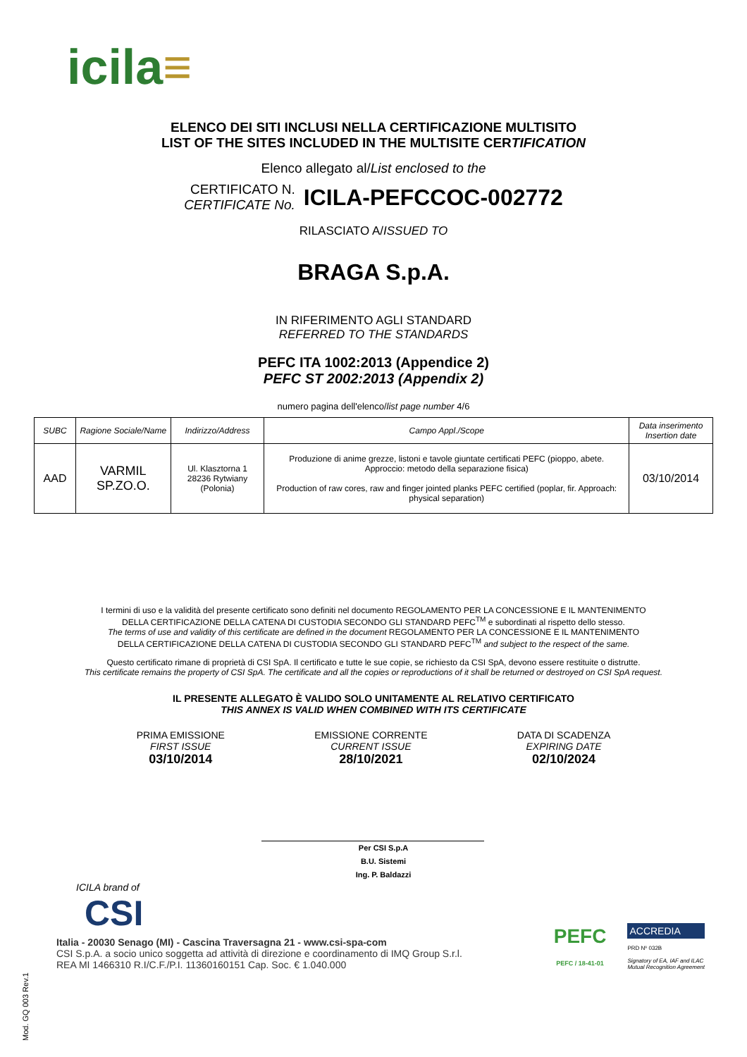icila≡
ELENCO DEI SITI INCLUSI NELLA CERTIFICAZIONE MULTISITO
LIST OF THE SITES INCLUDED IN THE MULTISITE CERTIFICATION
Elenco allegato al/List enclosed to the
CERTIFICATO N.
CERTIFICATE No.
ICILA-PEFCCOC-002772
RILASCIATO A/ISSUED TO
BRAGA S.p.A.
IN RIFERIMENTO AGLI STANDARD
REFERRED TO THE STANDARDS
PEFC ITA 1002:2013 (Appendice 2)
PEFC ST 2002:2013 (Appendix 2)
numero pagina dell'elenco/list page number 4/6
| SUBC | Ragione Sociale/Name | Indirizzo/Address | Campo Appl./Scope | Data inserimento Insertion date |
| --- | --- | --- | --- | --- |
| AAD | VARMIL SP.ZO.O. | Ul. Klasztorna 1 28236 Rytwiany (Polonia) | Produzione di anime grezze, listoni e tavole giuntate certificati PEFC (pioppo, abete. Approccio: metodo della separazione fisica) Production of raw cores, raw and finger jointed planks PEFC certified (poplar, fir. Approach: physical separation) | 03/10/2014 |
I termini di uso e la validità del presente certificato sono definiti nel documento REGOLAMENTO PER LA CONCESSIONE E IL MANTENIMENTO
DELLA CERTIFICAZIONE DELLA CATENA DI CUSTODIA SECONDO GLI STANDARD PEFC<sup>TM</sup> e subordinati al rispetto dello stesso.
The terms of use and validity of this certificate are defined in the document REGOLAMENTO PER LA CONCESSIONE E IL MANTENIMENTO
DELLA CERTIFICAZIONE DELLA CATENA DI CUSTODIA SECONDO GLI STANDARD PEFC<sup>TM</sup> and subject to the respect of the same.
Questo certificato rimane di proprietà di CSI SpA. Il certificato e tutte le sue copie, se richiesto da CSI SpA, devono essere restituite o distrutte.
This certificate remains the property of CSI SpA. The certificate and all the copies or reproductions of it shall be returned or destroyed on CSI SpA request.
IL PRESENTE ALLEGATO È VALIDO SOLO UNITAMENTE AL RELATIVO CERTIFICATO
THIS ANNEX IS VALID WHEN COMBINED WITH ITS CERTIFICATE
PRIMA EMISSIONE
FIRST ISSUE
03/10/2014
EMISSIONE CORRENTE
CURRENT ISSUE
28/10/2021
DATA DI SCADENZA
EXPIRING DATE
02/10/2024
Per CSI S.p.A
B.U. Sistemi
Ing. P. Baldazzi
ICILA brand of
CSI
Italia - 20030 Senago (MI) - Cascina Traversagna 21 - www.csi-spa-com
CSI S.p.A. a socio unico soggetta ad attività di direzione e coordinamento di IMQ Group S.r.l.
REA MI 1466310 R.I/C.F./P.I. 11360160151 Cap. Soc. € 1.040.000
PEFC
PEFC / 18-41-01
ACCREDIA
PRD Nº 032B
Signatory of EA, IAF and ILAC
Mutual Recognition Agreement
Mod. GQ 003 Rev.1